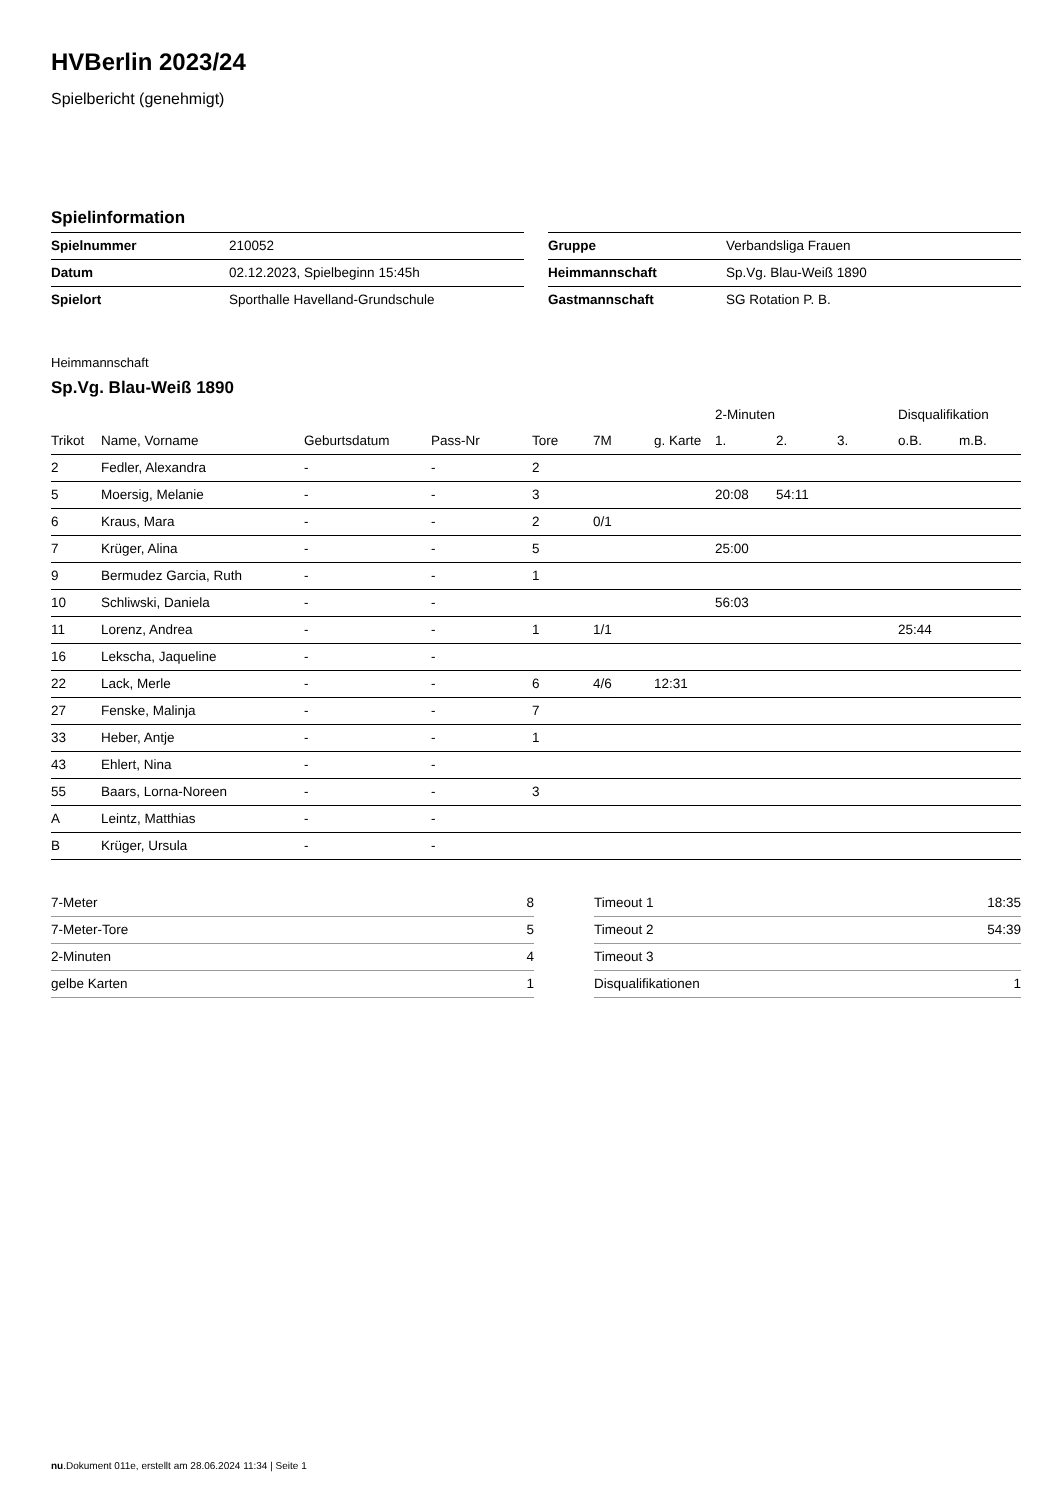HVBerlin 2023/24
Spielbericht (genehmigt)
Spielinformation
| Spielnummer | 210052 |
| Datum | 02.12.2023, Spielbeginn 15:45h |
| Spielort | Sporthalle Havelland-Grundschule |
| Gruppe | Verbandsliga Frauen |
| Heimmannschaft | Sp.Vg. Blau-Weiß 1890 |
| Gastmannschaft | SG Rotation P. B. |
Heimmannschaft
Sp.Vg. Blau-Weiß 1890
| | | | | | | | 2-Minuten | | | Disqualifikation | |
| --- | --- | --- | --- | --- | --- | --- | --- | --- | --- | --- | --- |
| Trikot | Name, Vorname | Geburtsdatum | Pass-Nr | Tore | 7M | g. Karte | 1. | 2. | 3. | o.B. | m.B. |
| 2 | Fedler, Alexandra | - | - | 2 | | | | | | | |
| 5 | Moersig, Melanie | - | - | 3 | | | 20:08 | 54:11 | | | |
| 6 | Kraus, Mara | - | - | 2 | 0/1 | | | | | | |
| 7 | Krüger, Alina | - | - | 5 | | | 25:00 | | | | |
| 9 | Bermudez Garcia, Ruth | - | - | 1 | | | | | | | |
| 10 | Schliwski, Daniela | - | - | | | | 56:03 | | | | |
| 11 | Lorenz, Andrea | - | - | 1 | 1/1 | | | | | 25:44 | |
| 16 | Lekscha, Jaqueline | - | - | | | | | | | | |
| 22 | Lack, Merle | - | - | 6 | 4/6 | 12:31 | | | | | |
| 27 | Fenske, Malinja | - | - | 7 | | | | | | | |
| 33 | Heber, Antje | - | - | 1 | | | | | | | |
| 43 | Ehlert, Nina | - | - | | | | | | | | |
| 55 | Baars, Lorna-Noreen | - | - | 3 | | | | | | | |
| A | Leintz, Matthias | - | - | | | | | | | | |
| B | Krüger, Ursula | - | - | | | | | | | | |
| 7-Meter | 8 |
| 7-Meter-Tore | 5 |
| 2-Minuten | 4 |
| gelbe Karten | 1 |
| Timeout 1 | 18:35 |
| Timeout 2 | 54:39 |
| Timeout 3 | |
| Disqualifikationen | 1 |
nu.Dokument 011e, erstellt am 28.06.2024 11:34 | Seite 1